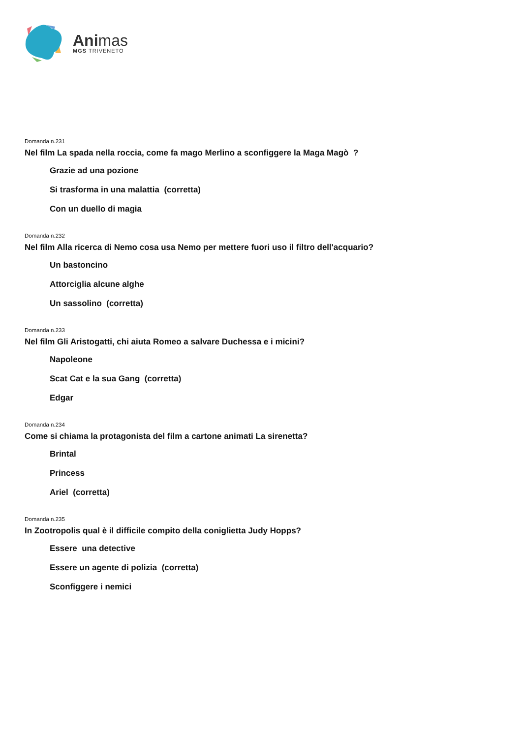Animas
MGS TRIVENETO
Domanda n.231
Nel film La spada nella roccia, come fa mago Merlino a sconfiggere la Maga Magò ?
Grazie ad una pozione
Si trasforma in una malattia (corretta)
Con un duello di magia
Domanda n.232
Nel film Alla ricerca di Nemo cosa usa Nemo per mettere fuori uso il filtro dell'acquario?
Un bastoncino
Attorciglia alcune alghe
Un sassolino (corretta)
Domanda n.233
Nel film Gli Aristogatti, chi aiuta Romeo a salvare Duchessa e i micini?
Napoleone
Scat Cat e la sua Gang (corretta)
Edgar
Domanda n.234
Come si chiama la protagonista del film a cartone animati La sirenetta?
Brintal
Princess
Ariel (corretta)
Domanda n.235
In Zootropolis qual è il difficile compito della coniglietta Judy Hopps?
Essere una detective
Essere un agente di polizia (corretta)
Sconfiggere i nemici